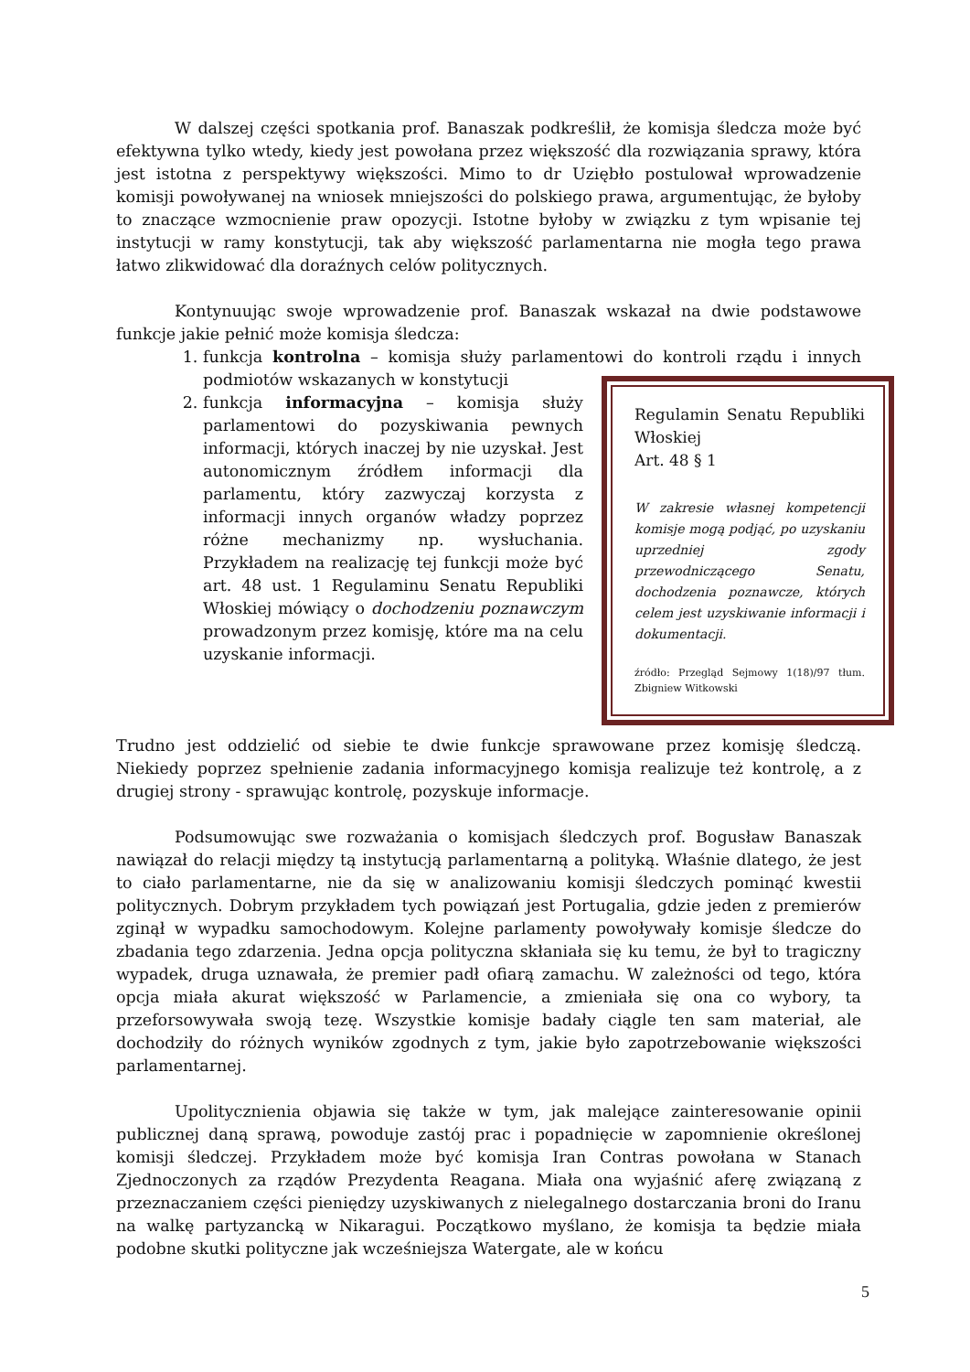W dalszej części spotkania prof. Banaszak podkreślił, że komisja śledcza może być efektywna tylko wtedy, kiedy jest powołana przez większość dla rozwiązania sprawy, która jest istotna z perspektywy większości. Mimo to dr Uziębło postulował wprowadzenie komisji powoływanej na wniosek mniejszości do polskiego prawa, argumentując, że byłoby to znaczące wzmocnienie praw opozycji. Istotne byłoby w związku z tym wpisanie tej instytucji w ramy konstytucji, tak aby większość parlamentarna nie mogła tego prawa łatwo zlikwidować dla doraźnych celów politycznych.
Kontynuując swoje wprowadzenie prof. Banaszak wskazał na dwie podstawowe funkcje jakie pełnić może komisja śledcza:
1. funkcja kontrolna – komisja służy parlamentowi do kontroli rządu i innych podmiotów wskazanych w konstytucji
Regulamin Senatu Republiki Włoskiej
Art. 48 § 1
W zakresie własnej kompetencji komisje mogą podjąć, po uzyskaniu uprzedniej zgody przewodniczącego Senatu, dochodzenia poznawcze, których celem jest uzyskiwanie informacji i dokumentacji.
źródło: Przegląd Sejmowy 1(18)/97 tłum. Zbigniew Witkowski
2. funkcja informacyjna – komisja służy parlamentowi do pozyskiwania pewnych informacji, których inaczej by nie uzyskał. Jest autonomicznym źródłem informacji dla parlamentu, który zazwyczaj korzysta z informacji innych organów władzy poprzez różne mechanizmy np. wysłuchania. Przykładem na realizację tej funkcji może być art. 48 ust. 1 Regulaminu Senatu Republiki Włoskiej mówiący o dochodzeniu poznawczym prowadzonym przez komisję, które ma na celu uzyskanie informacji.
Trudno jest oddzielić od siebie te dwie funkcje sprawowane przez komisję śledczą. Niekiedy poprzez spełnienie zadania informacyjnego komisja realizuje też kontrolę, a z drugiej strony - sprawując kontrolę, pozyskuje informacje.
Podsumowując swe rozważania o komisjach śledczych prof. Bogusław Banaszak nawiązał do relacji między tą instytucją parlamentarną a polityką. Właśnie dlatego, że jest to ciało parlamentarne, nie da się w analizowaniu komisji śledczych pominąć kwestii politycznych. Dobrym przykładem tych powiązań jest Portugalia, gdzie jeden z premierów zginął w wypadku samochodowym. Kolejne parlamenty powoływały komisje śledcze do zbadania tego zdarzenia. Jedna opcja polityczna skłaniała się ku temu, że był to tragiczny wypadek, druga uznawała, że premier padł ofiarą zamachu. W zależności od tego, która opcja miała akurat większość w Parlamencie, a zmieniała się ona co wybory, ta przeforsowywała swoją tezę. Wszystkie komisje badały ciągle ten sam materiał, ale dochodziły do różnych wyników zgodnych z tym, jakie było zapotrzebowanie większości parlamentarnej.
Upolitycznienia objawia się także w tym, jak malejące zainteresowanie opinii publicznej daną sprawą, powoduje zastój prac i popadnięcie w zapomnienie określonej komisji śledczej. Przykładem może być komisja Iran Contras powołana w Stanach Zjednoczonych za rządów Prezydenta Reagana. Miała ona wyjaśnić aferę związaną z przeznaczaniem części pieniędzy uzyskiwanych z nielegalnego dostarczania broni do Iranu na walkę partyzancką w Nikaragui. Początkowo myślano, że komisja ta będzie miała podobne skutki polityczne jak wcześniejsza Watergate, ale w końcu
5